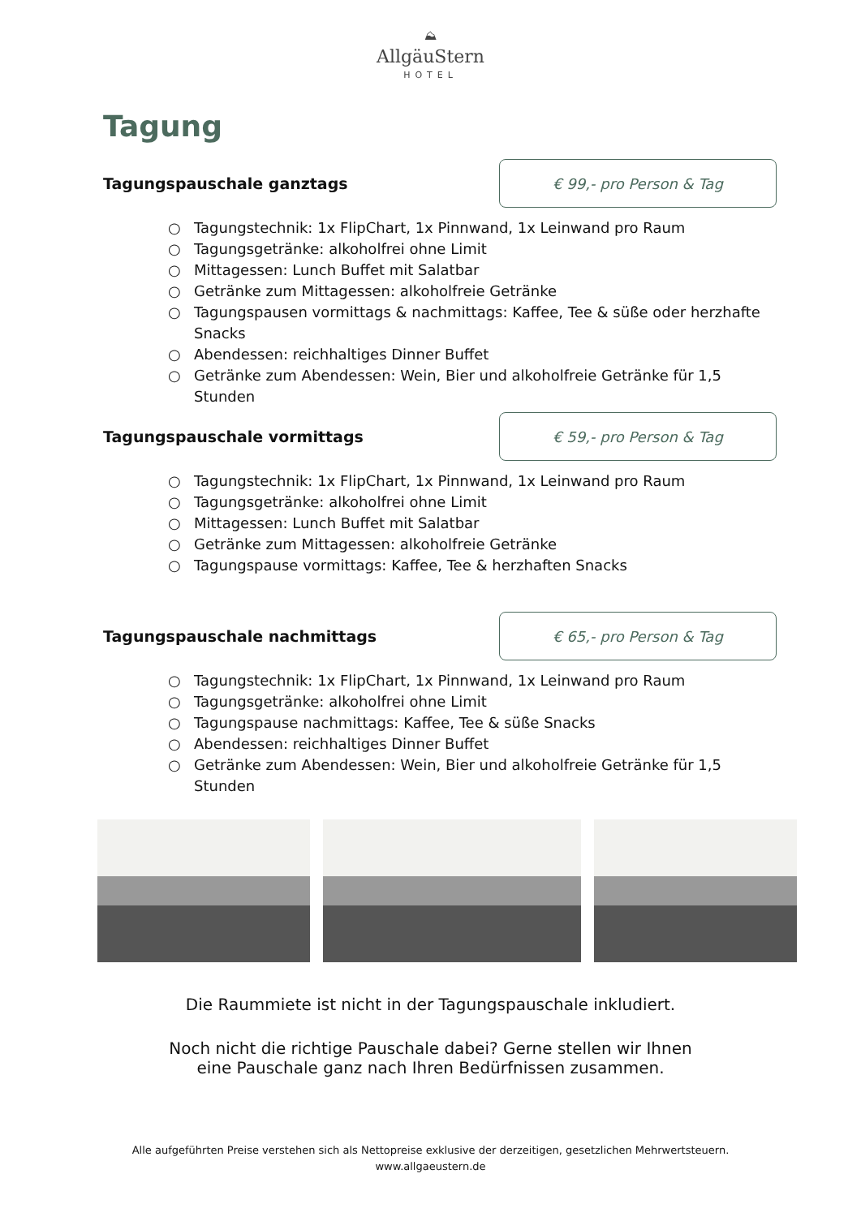⛰
AllgäuStern
HOTEL
Tagung
Tagungspauschale ganztags
€ 99,- pro Person & Tag
○ Tagungstechnik: 1x FlipChart, 1x Pinnwand, 1x Leinwand pro Raum
○ Tagungsgetränke: alkoholfrei ohne Limit
○ Mittagessen: Lunch Buffet mit Salatbar
○ Getränke zum Mittagessen: alkoholfreie Getränke
○ Tagungspausen vormittags & nachmittags: Kaffee, Tee & süße oder herzhafte Snacks
○ Abendessen: reichhaltiges Dinner Buffet
○ Getränke zum Abendessen: Wein, Bier und alkoholfreie Getränke für 1,5 Stunden
Tagungspauschale vormittags
€ 59,- pro Person & Tag
○ Tagungstechnik: 1x FlipChart, 1x Pinnwand, 1x Leinwand pro Raum
○ Tagungsgetränke: alkoholfrei ohne Limit
○ Mittagessen: Lunch Buffet mit Salatbar
○ Getränke zum Mittagessen: alkoholfreie Getränke
○ Tagungspause vormittags: Kaffee, Tee & herzhaften Snacks
Tagungspauschale nachmittags
€ 65,- pro Person & Tag
○ Tagungstechnik: 1x FlipChart, 1x Pinnwand, 1x Leinwand pro Raum
○ Tagungsgetränke: alkoholfrei ohne Limit
○ Tagungspause nachmittags: Kaffee, Tee & süße Snacks
○ Abendessen: reichhaltiges Dinner Buffet
○ Getränke zum Abendessen: Wein, Bier und alkoholfreie Getränke für 1,5 Stunden
Die Raummiete ist nicht in der Tagungspauschale inkludiert.
Noch nicht die richtige Pauschale dabei? Gerne stellen wir Ihnen
eine Pauschale ganz nach Ihren Bedürfnissen zusammen.
Alle aufgeführten Preise verstehen sich als Nettopreise exklusive der derzeitigen, gesetzlichen Mehrwertsteuern.
www.allgaeustern.de